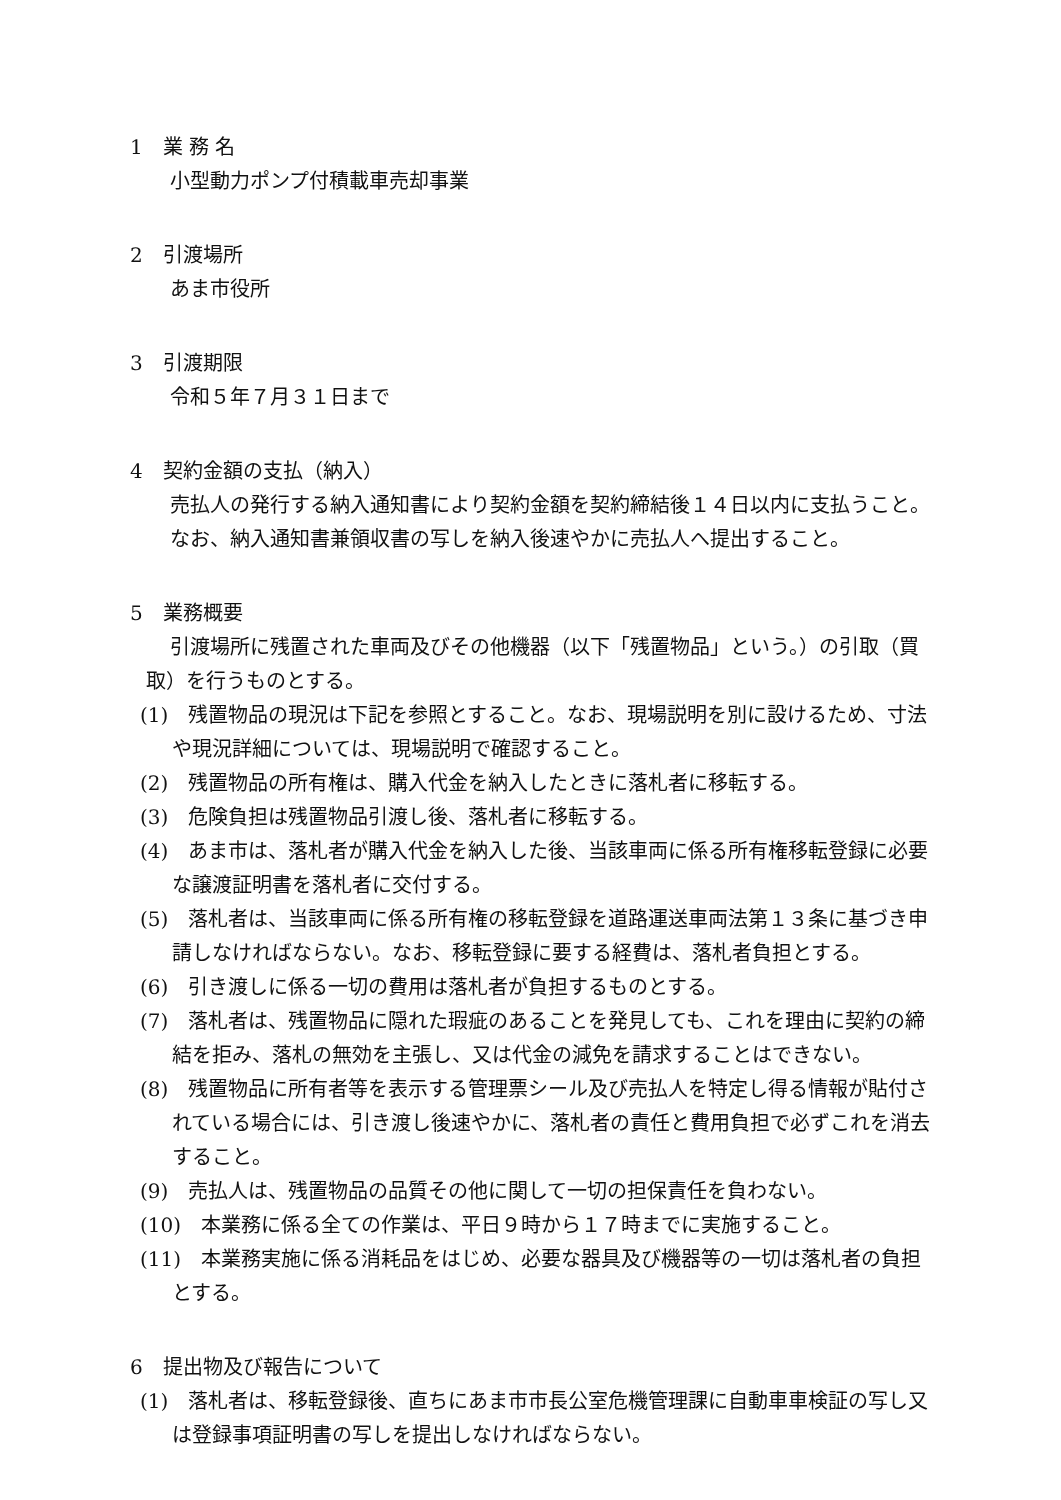1　業 務 名
小型動力ポンプ付積載車売却事業
2　引渡場所
あま市役所
3　引渡期限
令和５年７月３１日まで
4　契約金額の支払（納入）
売払人の発行する納入通知書により契約金額を契約締結後１４日以内に支払うこと。
なお、納入通知書兼領収書の写しを納入後速やかに売払人へ提出すること。
5　業務概要
引渡場所に残置された車両及びその他機器（以下「残置物品」という。）の引取（買取）を行うものとする。
(1)　残置物品の現況は下記を参照とすること。なお、現場説明を別に設けるため、寸法や現況詳細については、現場説明で確認すること。
(2)　残置物品の所有権は、購入代金を納入したときに落札者に移転する。
(3)　危険負担は残置物品引渡し後、落札者に移転する。
(4)　あま市は、落札者が購入代金を納入した後、当該車両に係る所有権移転登録に必要な譲渡証明書を落札者に交付する。
(5)　落札者は、当該車両に係る所有権の移転登録を道路運送車両法第１３条に基づき申請しなければならない。なお、移転登録に要する経費は、落札者負担とする。
(6)　引き渡しに係る一切の費用は落札者が負担するものとする。
(7)　落札者は、残置物品に隠れた瑕疵のあることを発見しても、これを理由に契約の締結を拒み、落札の無効を主張し、又は代金の減免を請求することはできない。
(8)　残置物品に所有者等を表示する管理票シール及び売払人を特定し得る情報が貼付されている場合には、引き渡し後速やかに、落札者の責任と費用負担で必ずこれを消去すること。
(9)　売払人は、残置物品の品質その他に関して一切の担保責任を負わない。
(10)　本業務に係る全ての作業は、平日９時から１７時までに実施すること。
(11)　本業務実施に係る消耗品をはじめ、必要な器具及び機器等の一切は落札者の負担とする。
6　提出物及び報告について
(1)　落札者は、移転登録後、直ちにあま市市長公室危機管理課に自動車車検証の写し又は登録事項証明書の写しを提出しなければならない。